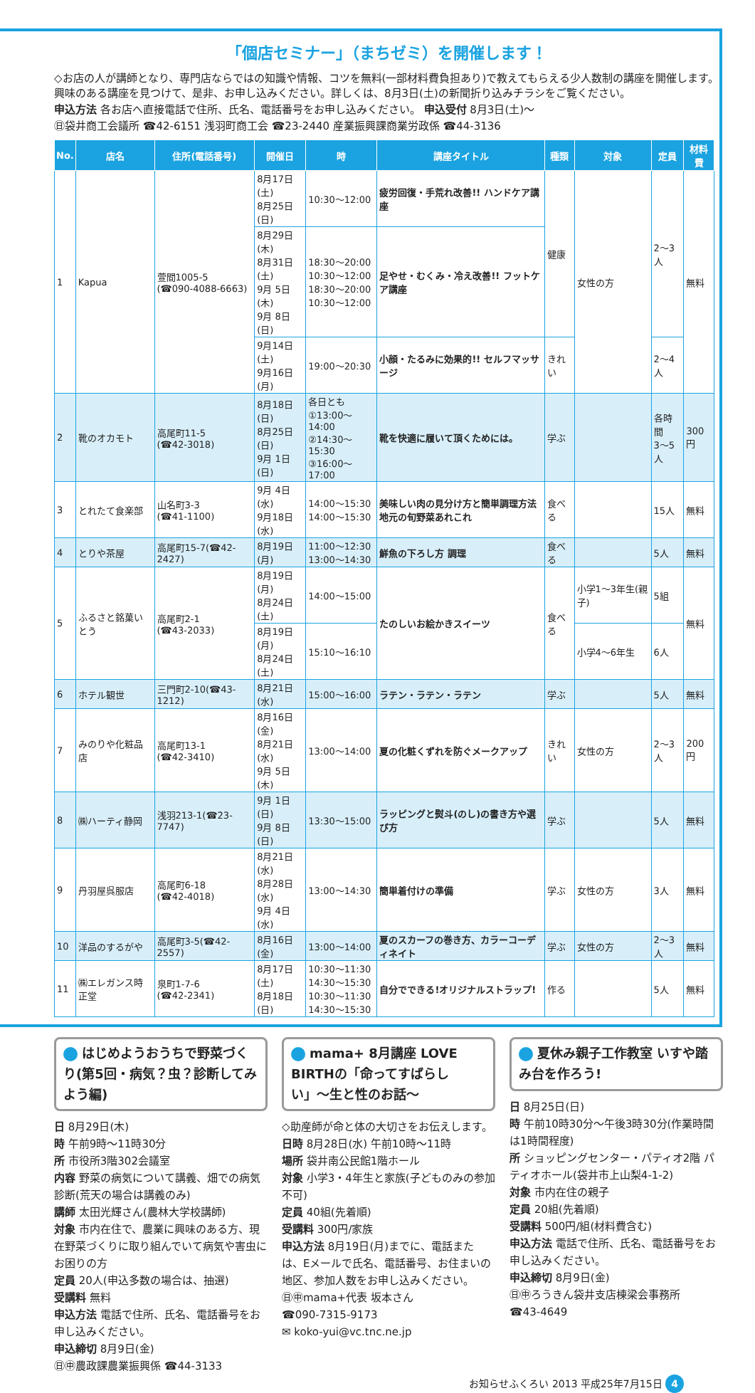「個店セミナー」（まちゼミ）を開催します！
◇お店の人が講師となり、専門店ならではの知識や情報、コツを無料(一部材料費負担あり)で教えてもらえる少人数制の講座を開催します。興味のある講座を見つけて、是非、お申し込みください。詳しくは、8月3日(土)の新聞折り込みチラシをご覧ください。
申込方法 各お店へ直接電話で住所、氏名、電話番号をお申し込みください。 申込受付 8月3日(土)〜
㊐袋井商工会議所 ☎42-6151 浅羽町商工会 ☎23-2440 産業振興課商業労政係 ☎44-3136
| No. | 店名 | 住所(電話番号) | 開催日 | 時 | 講座タイトル | 種類 | 対象 | 定員 | 材料費 |
| --- | --- | --- | --- | --- | --- | --- | --- | --- | --- |
| 1 | Kapua | 萱間1005-5 (☎090-4088-6663) | 8月17日(土) 8月25日(日) | 10:30〜12:00 | 疲労回復・手荒れ改善!! ハンドケア講座 | 健康 | 女性の方 | 2〜3人 | 無料 |
| | | | 8月29日(木) 8月31日(土) 9月 5日(木) 9月 8日(日) | 18:30〜20:00 10:30〜12:00 18:30〜20:00 10:30〜12:00 | 足やせ・むくみ・冷え改善!! フットケア講座 | | | | |
| | | | 9月14日(土) 9月16日(月) | 19:00〜20:30 | 小顔・たるみに効果的!! セルフマッサージ | きれい | | 2〜4人 | |
| 2 | 靴のオカモト | 高尾町11-5 (☎42-3018) | 8月18日(日) 8月25日(日) 9月 1日(日) | 各日とも ①13:00〜14:00 ②14:30〜15:30 ③16:00〜17:00 | 靴を快適に履いて頂くためには。 | 学ぶ | | 各時間 3〜5人 | 300円 |
| 3 | とれたて食楽部 | 山名町3-3 (☎41-1100) | 9月 4日(水) 9月18日(水) | 14:00〜15:30 14:00〜15:30 | 美味しい肉の見分け方と簡単調理方法 地元の旬野菜あれこれ | 食べる | | 15人 | 無料 |
| 4 | とりや茶屋 | 高尾町15-7(☎42-2427) | 8月19日(月) | 11:00〜12:30 13:00〜14:30 | 鮮魚の下ろし方 調理 | 食べる | | 5人 | 無料 |
| 5 | ふるさと銘菓いとう | 高尾町2-1 (☎43-2033) | 8月19日(月) 8月24日(土) | 14:00〜15:00 | たのしいお絵かきスイーツ | 食べる | 小学1〜3年生(親子) | 5組 | 無料 |
| | | | 8月19日(月) 8月24日(土) | 15:10〜16:10 | | | 小学4〜6年生 | 6人 | |
| 6 | ホテル観世 | 三門町2-10(☎43-1212) | 8月21日(水) | 15:00〜16:00 | ラテン・ラテン・ラテン | 学ぶ | | 5人 | 無料 |
| 7 | みのりや化粧品店 | 高尾町13-1 (☎42-3410) | 8月16日(金) 8月21日(水) 9月 5日(木) | 13:00〜14:00 | 夏の化粧くずれを防ぐメークアップ | きれい | 女性の方 | 2〜3人 | 200円 |
| 8 | ㈱ハーティ静岡 | 浅羽213-1(☎23-7747) | 9月 1日(日) 9月 8日(日) | 13:30〜15:00 | ラッピングと熨斗(のし)の書き方や選び方 | 学ぶ | | 5人 | 無料 |
| 9 | 丹羽屋呉服店 | 高尾町6-18 (☎42-4018) | 8月21日(水) 8月28日(水) 9月 4日(水) | 13:00〜14:30 | 簡単着付けの準備 | 学ぶ | 女性の方 | 3人 | 無料 |
| 10 | 洋品のするがや | 高尾町3-5(☎42-2557) | 8月16日(金) | 13:00〜14:00 | 夏のスカーフの巻き方、カラーコーディネイト | 学ぶ | 女性の方 | 2〜3人 | 無料 |
| 11 | ㈱エレガンス時正堂 | 泉町1-7-6 (☎42-2341) | 8月17日(土) 8月18日(日) | 10:30〜11:30 14:30〜15:30 10:30〜11:30 14:30〜15:30 | 自分でできる!オリジナルストラップ! | 作る | | 5人 | 無料 |
はじめようおうちで野菜づくり(第5回・病気？虫？診断してみよう編)
日 8月29日(木)
時 午前9時〜11時30分
所 市役所3階302会議室
内容 野菜の病気について講義、畑での病気診断(荒天の場合は講義のみ)
講師 太田光輝さん(農林大学校講師)
対象 市内在住で、農業に興味のある方、現在野菜づくりに取り組んでいて病気や害虫にお困りの方
定員 20人(申込多数の場合は、抽選)
受講料 無料
申込方法 電話で住所、氏名、電話番号をお申し込みください。
申込締切 8月9日(金)
㊐㊥農政課農業振興係 ☎44-3133
mama+ 8月講座 LOVE BIRTHの「命ってすばらしい」〜生と性のお話〜
◇助産師が命と体の大切さをお伝えします。
日時 8月28日(水) 午前10時〜11時
場所 袋井南公民館1階ホール
対象 小学3・4年生と家族(子どものみの参加不可)
定員 40組(先着順)
受講料 300円/家族
申込方法 8月19日(月)までに、電話または、Eメールで氏名、電話番号、お住まいの地区、参加人数をお申し込みください。
㊐㊥mama+代表 坂本さん
☎090-7315-9173
✉ koko-yui@vc.tnc.ne.jp
夏休み親子工作教室 いすや踏み台を作ろう!
日 8月25日(日)
時 午前10時30分〜午後3時30分(作業時間は1時間程度)
所 ショッピングセンター・パティオ2階 パティオホール(袋井市上山梨4-1-2)
対象 市内在住の親子
定員 20組(先着順)
受講料 500円/組(材料費含む)
申込方法 電話で住所、氏名、電話番号をお申し込みください。
申込締切 8月9日(金)
㊐㊥ろうきん袋井支店棟梁会事務所
☎43-4649
お知らせふくろい 2013 平成25年7月15日 4